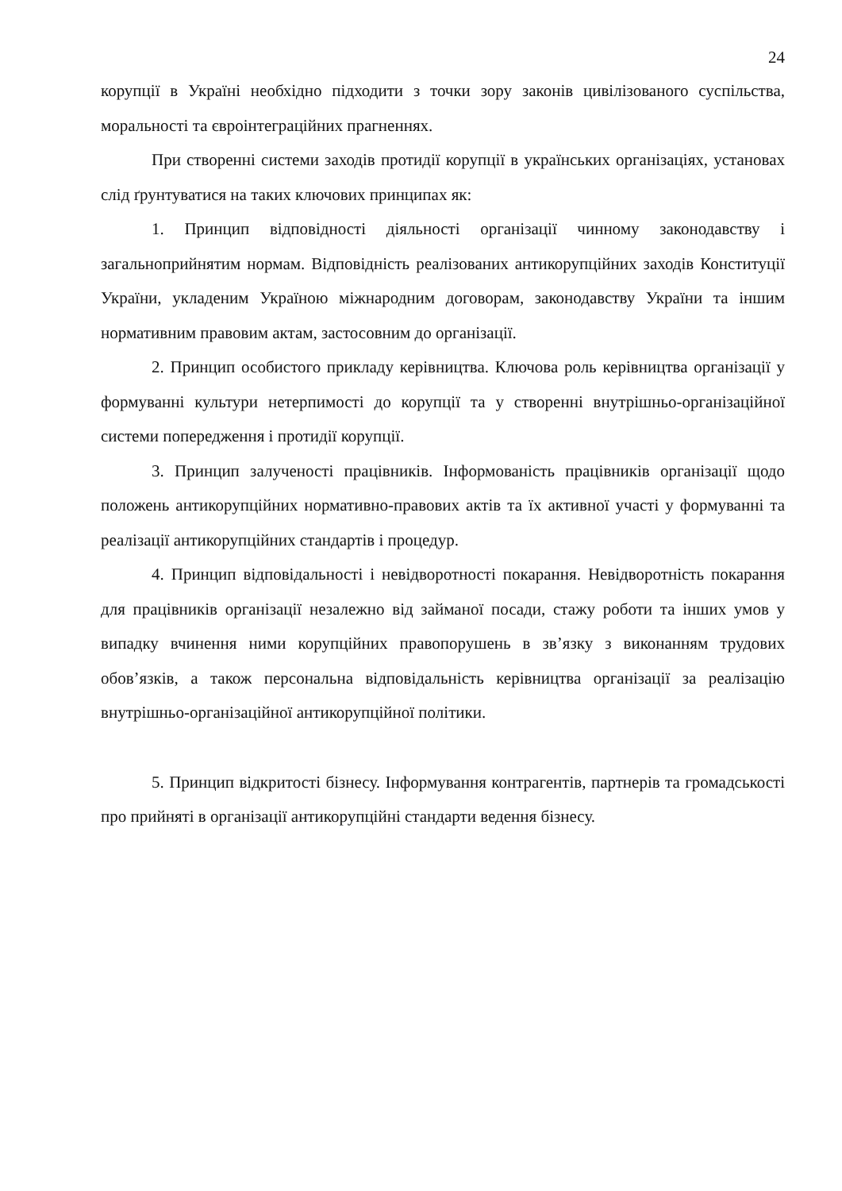24
корупції в Україні необхідно підходити з точки зору законів цивілізованого суспільства, моральності та євроінтеграційних прагненнях.
При створенні системи заходів протидії корупції в українських організаціях, установах слід ґрунтуватися на таких ключових принципах як:
1. Принцип відповідності діяльності організації чинному законодавству і загальноприйнятим нормам. Відповідність реалізованих антикорупційних заходів Конституції України, укладеним Україною міжнародним договорам, законодавству України та іншим нормативним правовим актам, застосовним до організації.
2. Принцип особистого прикладу керівництва. Ключова роль керівництва організації у формуванні культури нетерпимості до корупції та у створенні внутрішньо-організаційної системи попередження і протидії корупції.
3. Принцип залученості працівників. Інформованість працівників організації щодо положень антикорупційних нормативно-правових актів та їх активної участі у формуванні та реалізації антикорупційних стандартів і процедур.
4. Принцип відповідальності і невідворотності покарання. Невідворотність покарання для працівників організації незалежно від займаної посади, стажу роботи та інших умов у випадку вчинення ними корупційних правопорушень в зв’язку з виконанням трудових обов’язків, а також персональна відповідальність керівництва організації за реалізацію внутрішньо-організаційної антикорупційної політики.
5. Принцип відкритості бізнесу. Інформування контрагентів, партнерів та громадськості про прийняті в організації антикорупційні стандарти ведення бізнесу.